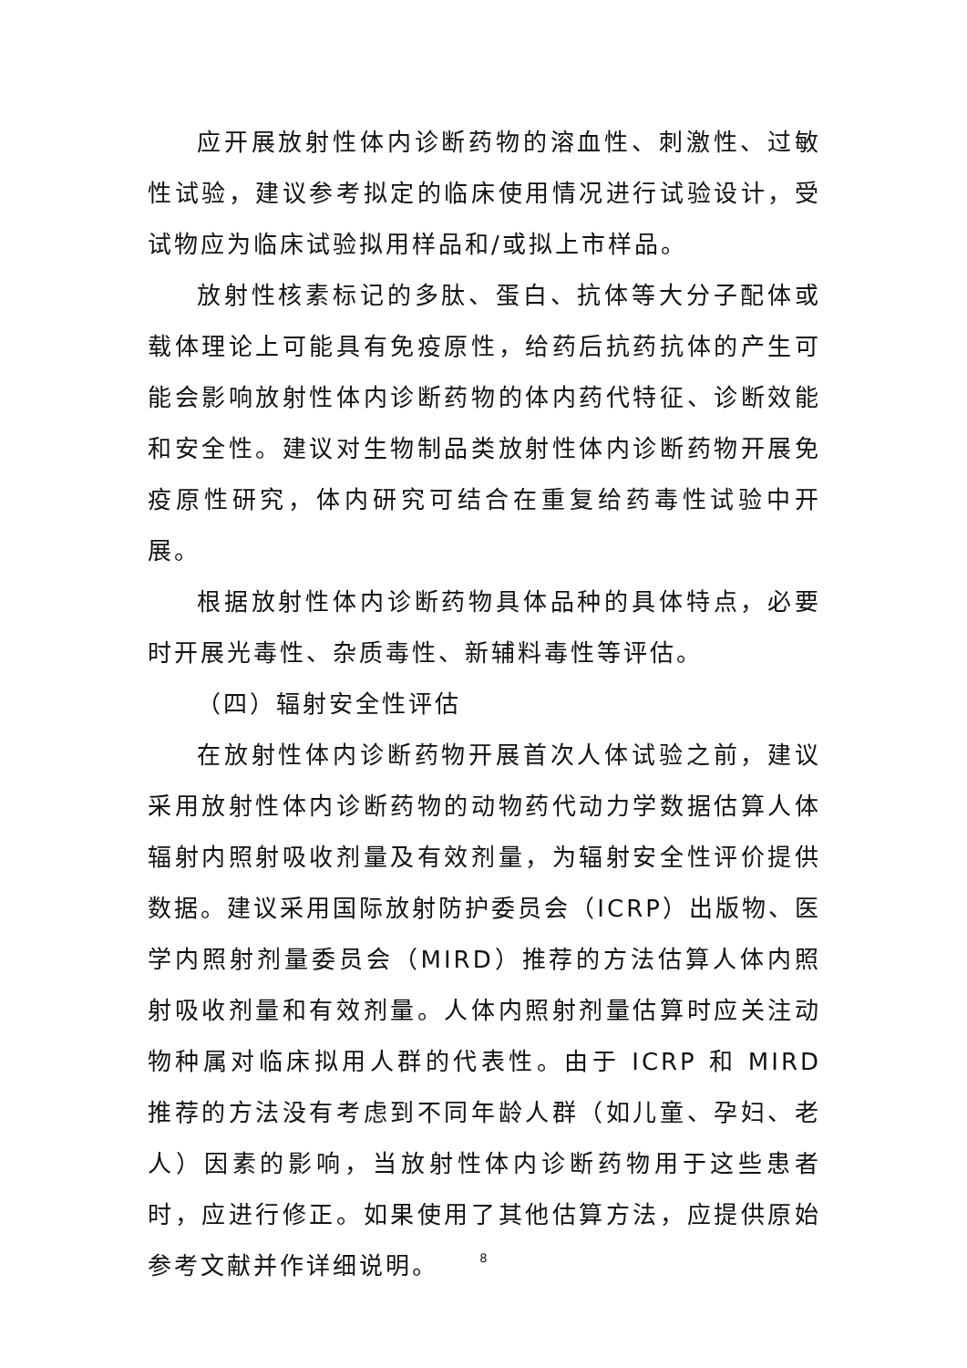应开展放射性体内诊断药物的溶血性、刺激性、过敏性试验，建议参考拟定的临床使用情况进行试验设计，受试物应为临床试验拟用样品和/或拟上市样品。
放射性核素标记的多肽、蛋白、抗体等大分子配体或载体理论上可能具有免疫原性，给药后抗药抗体的产生可能会影响放射性体内诊断药物的体内药代特征、诊断效能和安全性。建议对生物制品类放射性体内诊断药物开展免疫原性研究，体内研究可结合在重复给药毒性试验中开展。
根据放射性体内诊断药物具体品种的具体特点，必要时开展光毒性、杂质毒性、新辅料毒性等评估。
（四）辐射安全性评估
在放射性体内诊断药物开展首次人体试验之前，建议采用放射性体内诊断药物的动物药代动力学数据估算人体辐射内照射吸收剂量及有效剂量，为辐射安全性评价提供数据。建议采用国际放射防护委员会（ICRP）出版物、医学内照射剂量委员会（MIRD）推荐的方法估算人体内照射吸收剂量和有效剂量。人体内照射剂量估算时应关注动物种属对临床拟用人群的代表性。由于 ICRP 和 MIRD 推荐的方法没有考虑到不同年龄人群（如儿童、孕妇、老人）因素的影响，当放射性体内诊断药物用于这些患者时，应进行修正。如果使用了其他估算方法，应提供原始参考文献并作详细说明。
8